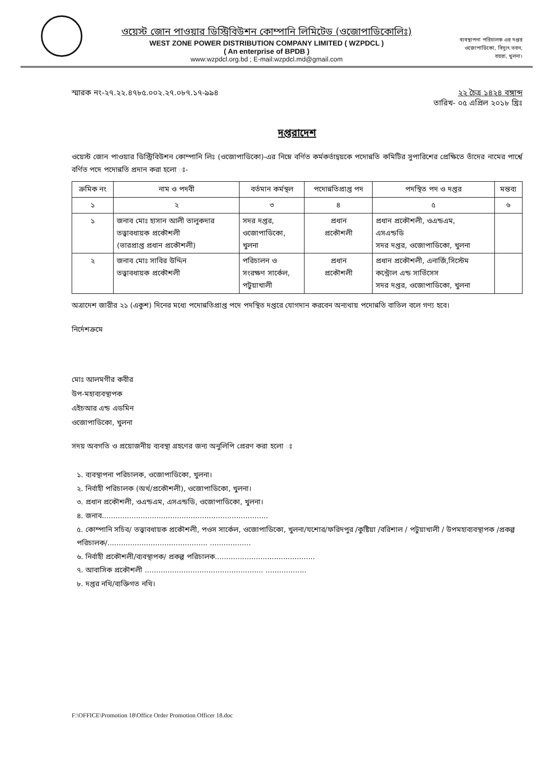ওয়েস্ট জোন পাওয়ার ডিস্ট্রিবিউশন কোম্পানি লিমিটেড (ওজোপাডিকোলিঃ)
WEST ZONE POWER DISTRIBUTION COMPANY LIMITED ( WZPDCL )
( An enterprise of BPDB )
www:wzpdcl.org.bd ; E-mail:wzpdcl.md@gmail.com
ব্যবস্থাপনা পরিচালক এর দপ্তর
ওজোপাডিকো, বিদ্যুৎ ভবন,
বয়রা, খুলনা।
স্মারক নং-২৭.২২.৪৭৮৫.০০২.২৭.০৮৭.১৭-৯৯৪
তারিখ- ২২ চৈত্র ১৪২৪ বঙ্গাব্দ
০৫ এপ্রিল ২০১৮ খ্রিঃ
দপ্তরাদেশ
ওয়েস্ট জোন পাওয়ার ডিস্ট্রিবিউশন কোম্পানি লিঃ (ওজোপাডিকো)-এর নিম্নে বর্ণিত কর্মকর্তাদ্বয়কে পদোন্নতি কমিটির সুপারিশের প্রেক্ষিতে তাঁদের নামের পার্শ্বে বর্ণিত পদে পদোন্নতি প্রদান করা হলো ঃ-
| ক্রমিক নং | নাম ও পদবী | বর্তমান কর্মস্থল | পদোন্নতিপ্রাপ্ত পদ | পদস্থিত পদ ও দপ্তর | মন্তব্য |
| --- | --- | --- | --- | --- | --- |
| ১ | ২ | ৩ | ৪ | ৫ | ৬ |
| ১ | জনাব মোঃ হাসান আলী তালুকদার তত্ত্বাবধায়ক প্রকৌশলী (ভারপ্রাপ্ত প্রধান প্রকৌশলী) | সদর দপ্তর, ওজোপাডিকো, খুলনা | প্রধান প্রকৌশলী | প্রধান প্রকৌশলী, ওএন্ডএম, এসএন্ডডি সদর দপ্তর, ওজোপাডিকো, খুলনা | |
| ২ | জনাব মোঃ সাবির উদ্দিন তত্ত্বাবধায়ক প্রকৌশলী | পরিচালন ও সংরক্ষণ সার্কেল, পটুয়াখালী | প্রধান প্রকৌশলী | প্রধান প্রকৌশলী, এনার্জি,সিস্টেম কন্ট্রোল এন্ড সার্ভিসেস সদর দপ্তর, ওজোপাডিকো, খুলনা | |
অত্রাদেশ জারীর ২১ (একুশ) দিনের মধ্যে পদোন্নতিপ্রাপ্ত পদে পদস্থিত দপ্তরে যোগদান করবেন অন্যথায় পদোন্নতি বাতিল বলে গণ্য হবে।
নির্দেশক্রমে
মোঃ আলমগীর কবীর
উপ-মহাব্যবস্থাপক
এইচআর এন্ড এডমিন
ওজোপাডিকো, খুলনা
সদয় অবগতি ও প্রয়োজনীয় ব্যবস্থা গ্রহণের জন্য অনুলিপি প্রেরণ করা হলো ঃ
১. ব্যবস্থাপনা পরিচালক, ওজোপাডিকো, খুলনা।
২. নির্বাহী পরিচালক (অর্থ/প্রকৌশলী), ওজোপাডিকো, খুলনা।
৩. প্রধান প্রকৌশলী, ওএন্ডএম, এসএন্ডডি, ওজোপাডিকো, খুলনা।
৪. জনাব.........................................................................
৫. কোম্পানি সচিব/ তত্ত্বাবধায়ক প্রকৌশলী, পওস সার্কেল, ওজোপাডিকো, খুলনা/যশোর/ফরিদপুর /কুষ্টিয়া /বরিশাল / পটুয়াখালী / উপমহাব্যবস্থাপক /প্রকল্প পরিচালক/............................................ ..................
৬. নির্বাহী প্রকৌশলী/ব্যবস্থাপক/ প্রকল্প পরিচালক............................................
৭. আবাসিক প্রকৌশলী .................................................... ..................
৮. দপ্তর নথি/ব্যক্তিগত নথি।
F:\OFFICE\Promotion 18\Office Order Promotion Officer 18.doc